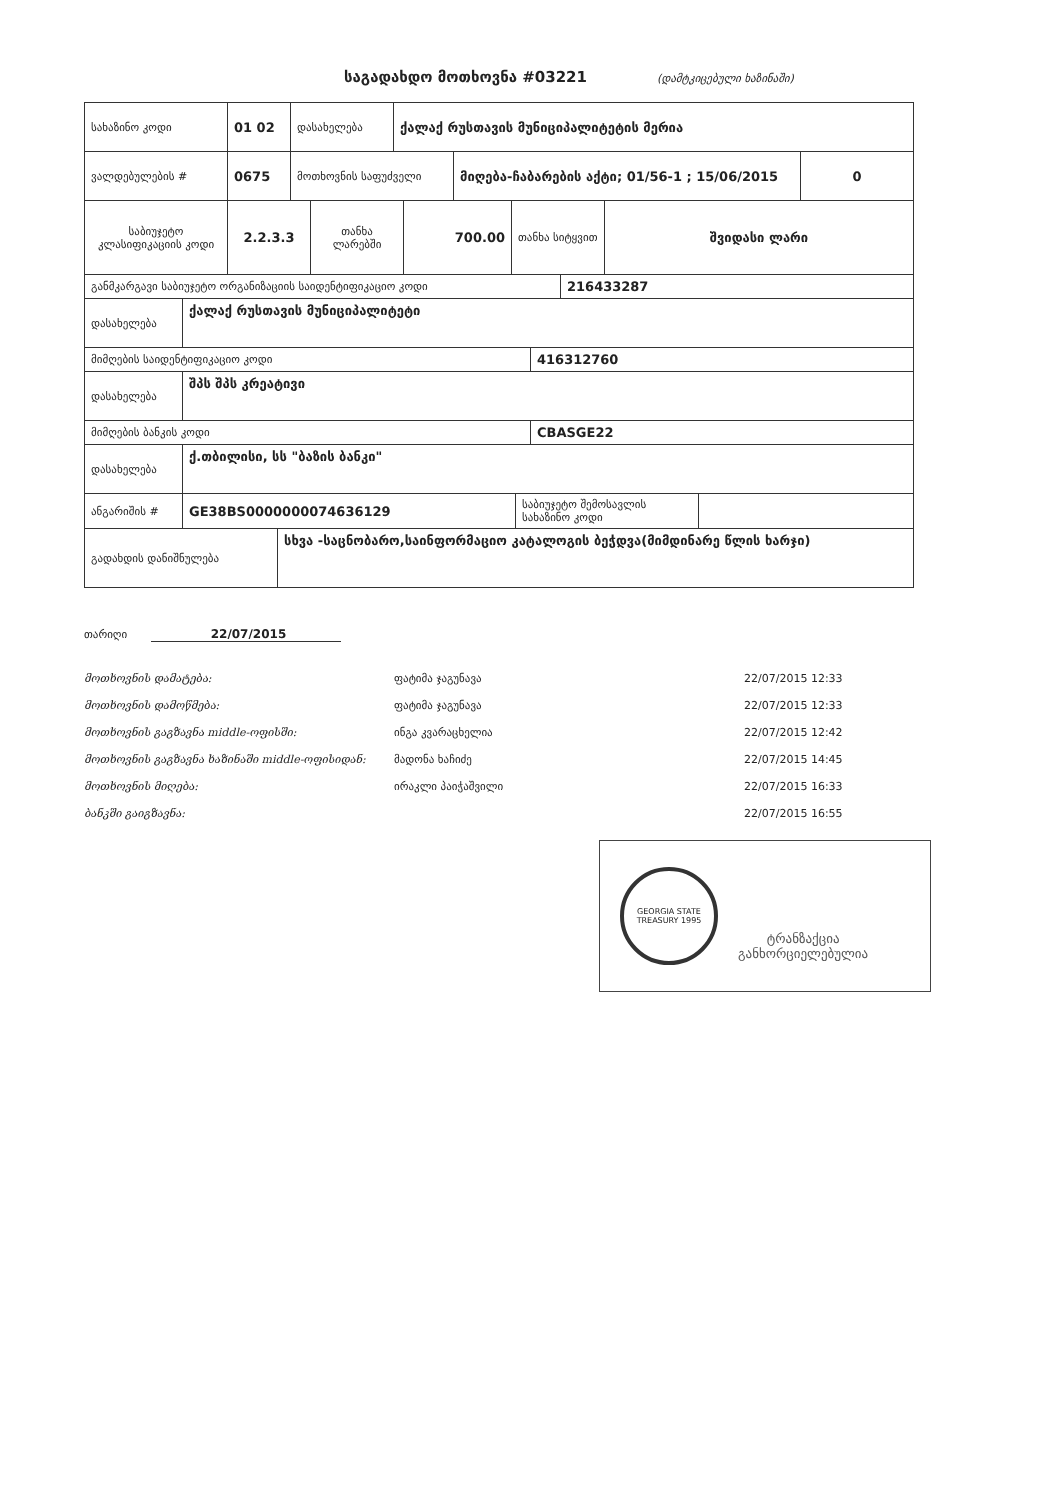საგადახდო მოთხოვნა #03221
(დამტკიცებული ხაზინაში)
| სახაზინო კოდი | 01 02 | დასახელება | ქალაქ რუსთავის მუნიციპალიტეტის მერია |
| ვალდებულების # | 0675 | მოთხოვნის საფუძველი | მიღება-ჩაბარების აქტი; 01/56-1 ; 15/06/2015 | 0 |
| საბიუჯეტო კლასიფიკაციის კოდი | 2.2.3.3 | თანხა ლარებში | 700.00 | თანხა სიტყვით | შვიდასი ლარი |
| განმკარგავი საბიუჯეტო ორგანიზაციის საიდენტიფიკაციო კოდი | 216433287 |
| დასახელება | ქალაქ რუსთავის მუნიციპალიტეტი |
| მიმღების საიდენტიფიკაციო კოდი | 416312760 |
| დასახელება | შპს შპს კრეატივი |
| მიმღების ბანკის კოდი | CBASGE22 |
| დასახელება | ქ.თბილისი, სს "ბაზის ბანკი" |
| ანგარიშის # | GE38BS0000000074636129 | საბიუჯეტო შემოსავლის სახაზინო კოდი | |
| გადახდის დანიშნულება | სხვა -საცნობარო,საინფორმაციო კატალოგის ბეჭდვა(მიმდინარე წლის ხარჯი) |
თარიღი 22/07/2015
მოთხოვნის დამატება: ფატიმა ჯაგუნავა 22/07/2015 12:33
მოთხოვნის დამოწმება: ფატიმა ჯაგუნავა 22/07/2015 12:33
მოთხოვნის გაგზავნა middle-ოფისში: ინგა კვარაცხელია 22/07/2015 12:42
მოთხოვნის გაგზავნა ხაზინაში middle-ოფისიდან: მადონა ხაჩიძე 22/07/2015 14:45
მოთხოვნის მიღება: ირაკლი პაიჭაშვილი 22/07/2015 16:33
ბანკში გაიგზავნა: 22/07/2015 16:55
GEORGIA STATE TREASURY 1995
ტრანზაქცია
განხორციელებულია